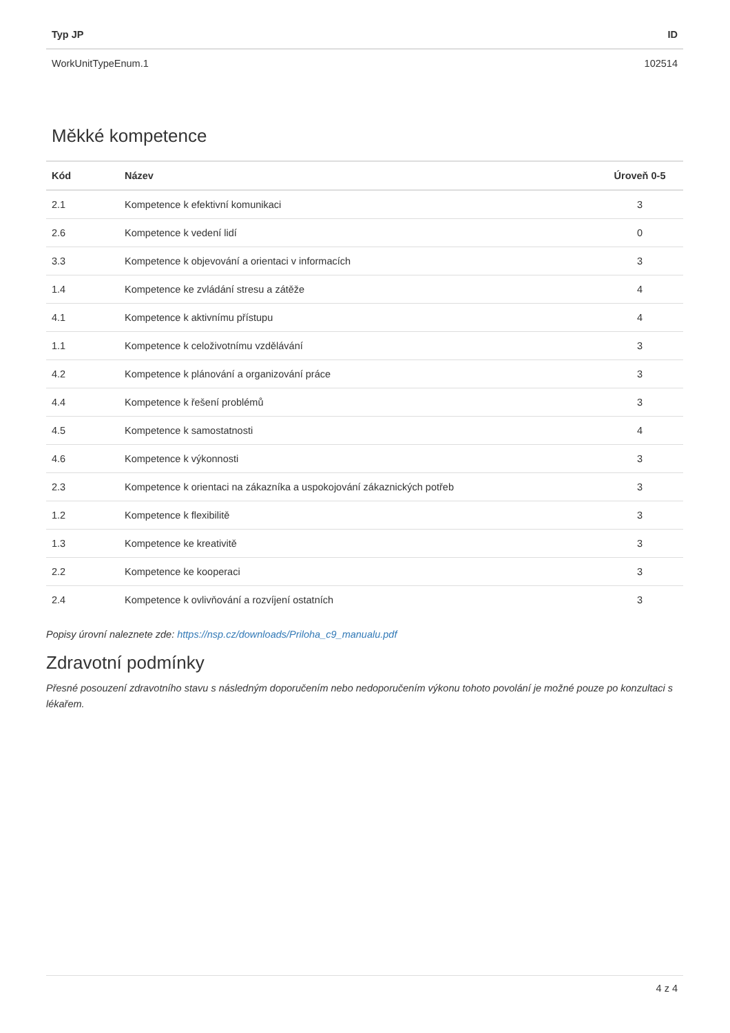| Typ JP | ID |
| --- | --- |
| WorkUnitTypeEnum.1 | 102514 |
Měkké kompetence
| Kód | Název | Úroveň 0-5 |
| --- | --- | --- |
| 2.1 | Kompetence k efektivní komunikaci | 3 |
| 2.6 | Kompetence k vedení lidí | 0 |
| 3.3 | Kompetence k objevování a orientaci v informacích | 3 |
| 1.4 | Kompetence ke zvládání stresu a zátěže | 4 |
| 4.1 | Kompetence k aktivnímu přístupu | 4 |
| 1.1 | Kompetence k celoživotnímu vzdělávání | 3 |
| 4.2 | Kompetence k plánování a organizování práce | 3 |
| 4.4 | Kompetence k řešení problémů | 3 |
| 4.5 | Kompetence k samostatnosti | 4 |
| 4.6 | Kompetence k výkonnosti | 3 |
| 2.3 | Kompetence k orientaci na zákazníka a uspokojování zákaznických potřeb | 3 |
| 1.2 | Kompetence k flexibilitě | 3 |
| 1.3 | Kompetence ke kreativitě | 3 |
| 2.2 | Kompetence ke kooperaci | 3 |
| 2.4 | Kompetence k ovlivňování a rozvíjení ostatních | 3 |
Popisy úrovní naleznete zde: https://nsp.cz/downloads/Priloha_c9_manualu.pdf
Zdravotní podmínky
Přesné posouzení zdravotního stavu s následným doporučením nebo nedoporučením výkonu tohoto povolání je možné pouze po konzultaci s lékařem.
4 z 4